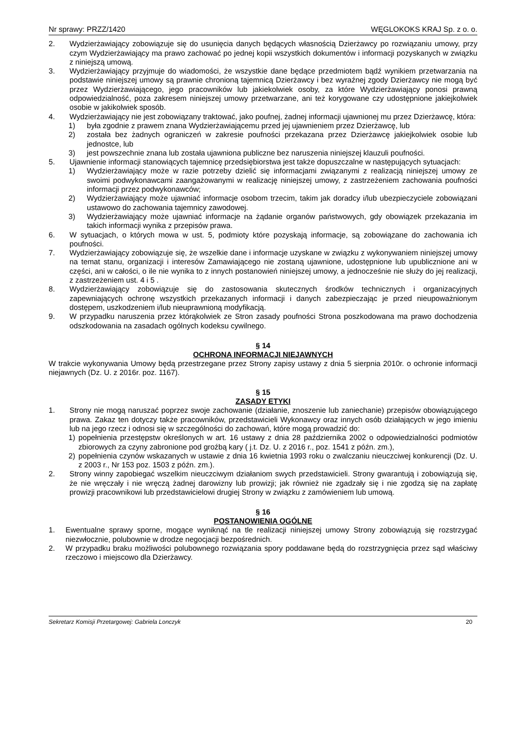Nr sprawy: PRZZ/1420 WĘGLOKOKS KRAJ Sp. z o. o.
2. Wydzierżawiający zobowiązuje się do usunięcia danych będących własnością Dzierżawcy po rozwiązaniu umowy, przy czym Wydzierżawiający ma prawo zachować po jednej kopii wszystkich dokumentów i informacji pozyskanych w związku z niniejszą umową.
3. Wydzierżawiający przyjmuje do wiadomości, że wszystkie dane będące przedmiotem bądź wynikiem przetwarzania na podstawie niniejszej umowy są prawnie chronioną tajemnicą Dzierżawcy i bez wyraźnej zgody Dzierżawcy nie mogą być przez Wydzierżawiającego, jego pracowników lub jakiekolwiek osoby, za które Wydzierżawiający ponosi prawną odpowiedzialność, poza zakresem niniejszej umowy przetwarzane, ani też korygowane czy udostępnione jakiejkolwiek osobie w jakikolwiek sposób.
4. Wydzierżawiający nie jest zobowiązany traktować, jako poufnej, żadnej informacji ujawnionej mu przez Dzierżawcę, która:
1) była zgodnie z prawem znana Wydzierżawiającemu przed jej ujawnieniem przez Dzierżawcę, lub
2) została bez żadnych ograniczeń w zakresie poufności przekazana przez Dzierżawcę jakiejkolwiek osobie lub jednostce, lub
3) jest powszechnie znana lub została ujawniona publiczne bez naruszenia niniejszej klauzuli poufności.
5. Ujawnienie informacji stanowiących tajemnicę przedsiębiorstwa jest także dopuszczalne w następujących sytuacjach:
1) Wydzierżawiający może w razie potrzeby dzielić się informacjami związanymi z realizacją niniejszej umowy ze swoimi podwykonawcami zaangażowanymi w realizację niniejszej umowy, z zastrzeżeniem zachowania poufności informacji przez podwykonawców;
2) Wydzierżawiający może ujawniać informacje osobom trzecim, takim jak doradcy i/lub ubezpieczyciele zobowiązani ustawowo do zachowania tajemnicy zawodowej.
3) Wydzierżawiający może ujawniać informacje na żądanie organów państwowych, gdy obowiązek przekazania im takich informacji wynika z przepisów prawa.
6. W sytuacjach, o których mowa w ust. 5, podmioty które pozyskają informacje, są zobowiązane do zachowania ich poufności.
7. Wydzierżawiający zobowiązuje się, że wszelkie dane i informacje uzyskane w związku z wykonywaniem niniejszej umowy na temat stanu, organizacji i interesów Zamawiającego nie zostaną ujawnione, udostępnione lub upublicznione ani w części, ani w całości, o ile nie wynika to z innych postanowień niniejszej umowy, a jednocześnie nie służy do jej realizacji, z zastrzeżeniem ust. 4 i 5 .
8. Wydzierżawiający zobowiązuje się do zastosowania skutecznych środków technicznych i organizacyjnych zapewniających ochronę wszystkich przekazanych informacji i danych zabezpieczając je przed nieupoważnionym dostępem, uszkodzeniem i/lub nieuprawnioną modyfikacją.
9. W przypadku naruszenia przez którąkolwiek ze Stron zasady poufności Strona poszkodowana ma prawo dochodzenia odszkodowania na zasadach ogólnych kodeksu cywilnego.
§ 14
OCHRONA INFORMACJI NIEJAWNYCH
W trakcie wykonywania Umowy będą przestrzegane przez Strony zapisy ustawy z dnia 5 sierpnia 2010r. o ochronie informacji niejawnych (Dz. U. z 2016r. poz. 1167).
§ 15
ZASADY ETYKI
1. Strony nie mogą naruszać poprzez swoje zachowanie (działanie, znoszenie lub zaniechanie) przepisów obowiązującego prawa. Zakaz ten dotyczy także pracowników, przedstawicieli Wykonawcy oraz innych osób działających w jego imieniu lub na jego rzecz i odnosi się w szczególności do zachowań, które mogą prowadzić do:
1) popełnienia przestępstw określonych w art. 16 ustawy z dnia 28 października 2002 o odpowiedzialności podmiotów zbiorowych za czyny zabronione pod groźbą kary ( j.t. Dz. U. z 2016 r., poz. 1541 z późn. zm.),
2) popełnienia czynów wskazanych w ustawie z dnia 16 kwietnia 1993 roku o zwalczaniu nieuczciwej konkurencji (Dz. U. z 2003 r., Nr 153 poz. 1503 z późn. zm.).
2. Strony winny zapobiegać wszelkim nieuczciwym działaniom swych przedstawicieli. Strony gwarantują i zobowiązują się, że nie wręczały i nie wręczą żadnej darowizny lub prowizji; jak również nie zgadzały się i nie zgodzą się na zapłatę prowizji pracownikowi lub przedstawicielowi drugiej Strony w związku z zamówieniem lub umową.
§ 16
POSTANOWIENIA OGÓLNE
1. Ewentualne sprawy sporne, mogące wyniknąć na tle realizacji niniejszej umowy Strony zobowiązują się rozstrzygać niezwłocznie, polubownie w drodze negocjacji bezpośrednich.
2. W przypadku braku możliwości polubownego rozwiązania spory poddawane będą do rozstrzygnięcia przez sąd właściwy rzeczowo i miejscowo dla Dzierżawcy.
Sekretarz Komisji Przetargowej: Gabriela Lonczyk 20